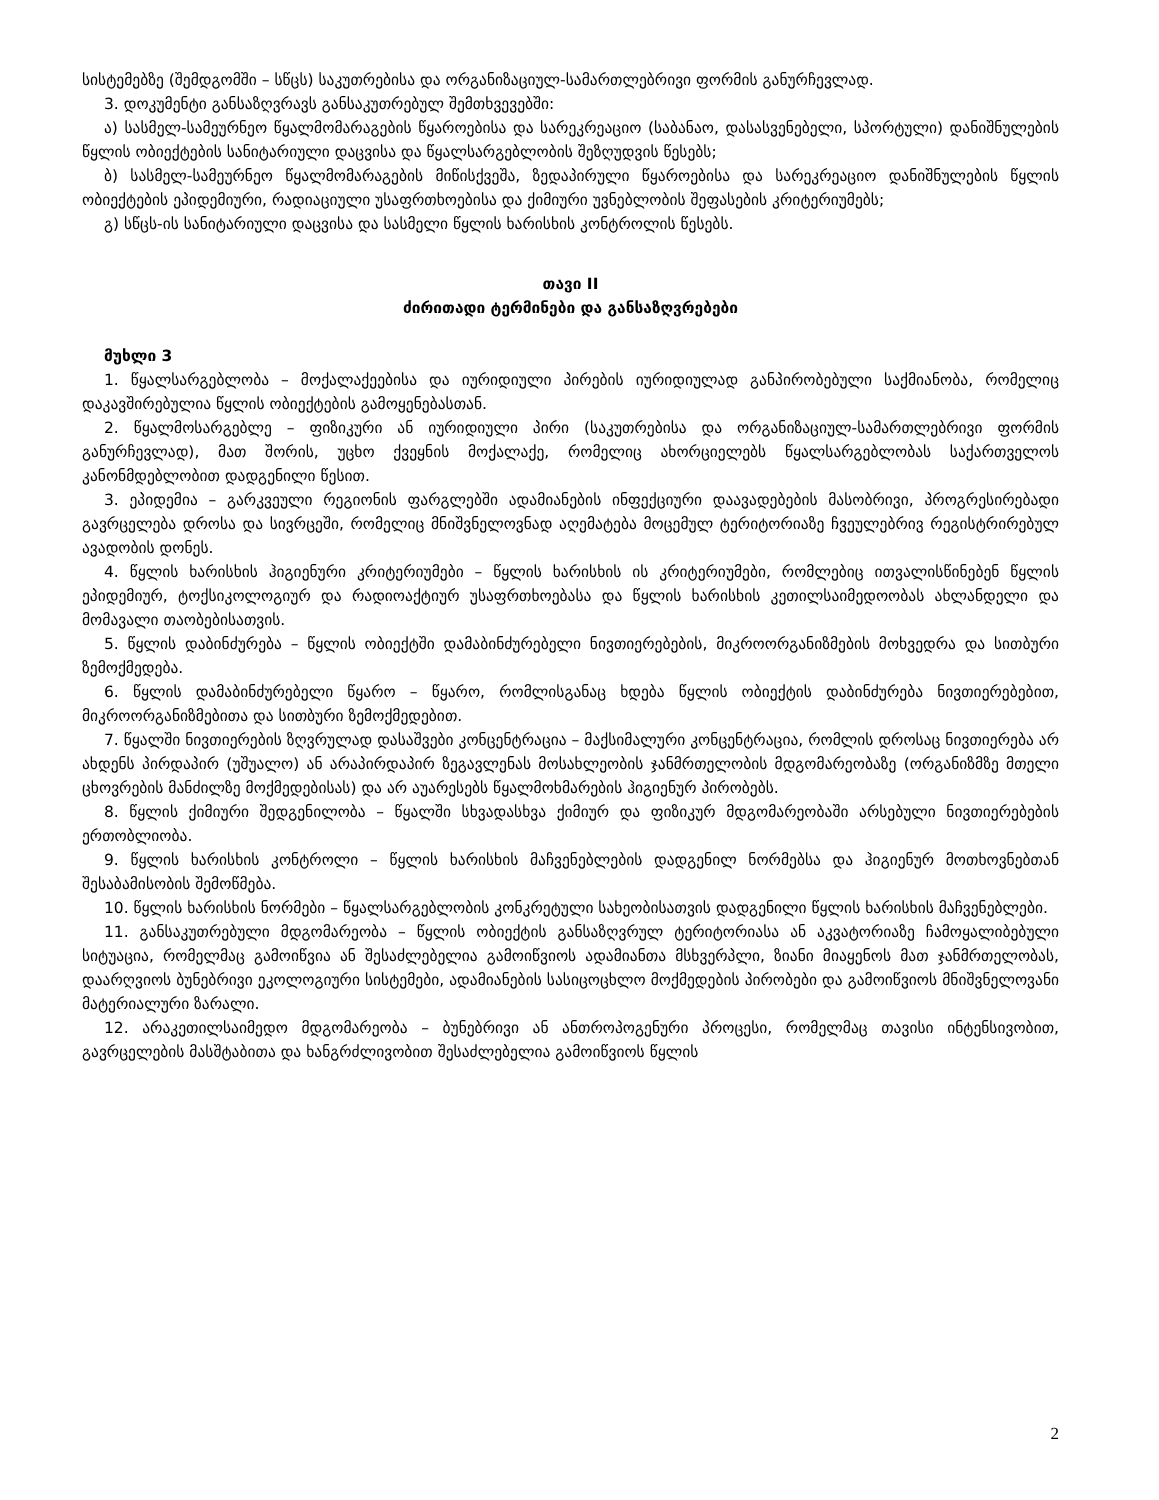სისტემებზე (შემდგომში – სწცს) საკუთრებისა და ორგანიზაციულ-სამართლებრივი ფორმის განურჩევლად.
3. დოკუმენტი განსაზღვრავს განსაკუთრებულ შემთხვევებში:
ა) სასმელ-სამეურნეო წყალმომარაგების წყაროებისა და სარეკრეაციო (საბანაო, დასასვენებელი, სპორტული) დანიშნულების წყლის ობიექტების სანიტარიული დაცვისა და წყალსარგებლობის შეზღუდვის წესებს;
ბ) სასმელ-სამეურნეო წყალმომარაგების მიწისქვეშა, ზედაპირული წყაროებისა და სარეკრეაციო დანიშნულების წყლის ობიექტების ეპიდემიური, რადიაციული უსაფრთხოებისა და ქიმიური უვნებლობის შეფასების კრიტერიუმებს;
გ) სწცს-ის სანიტარიული დაცვისა და სასმელი წყლის ხარისხის კონტროლის წესებს.
თავი II
ძირითადი ტერმინები და განსაზღვრებები
მუხლი 3
1. წყალსარგებლობა – მოქალაქეებისა და იურიდიული პირების იურიდიულად განპირობებული საქმიანობა, რომელიც დაკავშირებულია წყლის ობიექტების გამოყენებასთან.
2. წყალმოსარგებლე – ფიზიკური ან იურიდიული პირი (საკუთრებისა და ორგანიზაციულ-სამართლებრივი ფორმის განურჩევლად), მათ შორის, უცხო ქვეყნის მოქალაქე, რომელიც ახორციელებს წყალსარგებლობას საქართველოს კანონმდებლობით დადგენილი წესით.
3. ეპიდემია – გარკვეული რეგიონის ფარგლებში ადამიანების ინფექციური დაავადებების მასობრივი, პროგრესირებადი გავრცელება დროსა და სივრცეში, რომელიც მნიშვნელოვნად აღემატება მოცემულ ტერიტორიაზე ჩვეულებრივ რეგისტრირებულ ავადობის დონეს.
4. წყლის ხარისხის ჰიგიენური კრიტერიუმები – წყლის ხარისხის ის კრიტერიუმები, რომლებიც ითვალისწინებენ წყლის ეპიდემიურ, ტოქსიკოლოგიურ და რადიოაქტიურ უსაფრთხოებასა და წყლის ხარისხის კეთილსაიმედოობას ახლანდელი და მომავალი თაობებისათვის.
5. წყლის დაბინძურება – წყლის ობიექტში დამაბინძურებელი ნივთიერებების, მიკროორგანიზმების მოხვედრა და სითბური ზემოქმედება.
6. წყლის დამაბინძურებელი წყარო – წყარო, რომლისგანაც ხდება წყლის ობიექტის დაბინძურება ნივთიერებებით, მიკროორგანიზმებითა და სითბური ზემოქმედებით.
7. წყალში ნივთიერების ზღვრულად დასაშვები კონცენტრაცია – მაქსიმალური კონცენტრაცია, რომლის დროსაც ნივთიერება არ ახდენს პირდაპირ (უშუალო) ან არაპირდაპირ ზეგავლენას მოსახლეობის ჯანმრთელობის მდგომარეობაზე (ორგანიზმზე მთელი ცხოვრების მანძილზე მოქმედებისას) და არ აუარესებს წყალმოხმარების ჰიგიენურ პირობებს.
8. წყლის ქიმიური შედგენილობა – წყალში სხვადასხვა ქიმიურ და ფიზიკურ მდგომარეობაში არსებული ნივთიერებების ერთობლიობა.
9. წყლის ხარისხის კონტროლი – წყლის ხარისხის მაჩვენებლების დადგენილ ნორმებსა და ჰიგიენურ მოთხოვნებთან შესაბამისობის შემოწმება.
10. წყლის ხარისხის ნორმები – წყალსარგებლობის კონკრეტული სახეობისათვის დადგენილი წყლის ხარისხის მაჩვენებლები.
11. განსაკუთრებული მდგომარეობა – წყლის ობიექტის განსაზღვრულ ტერიტორიასა ან აკვატორიაზე ჩამოყალიბებული სიტუაცია, რომელმაც გამოიწვია ან შესაძლებელია გამოიწვიოს ადამიანთა მსხვერპლი, ზიანი მიაყენოს მათ ჯანმრთელობას, დაარღვიოს ბუნებრივი ეკოლოგიური სისტემები, ადამიანების სასიცოცხლო მოქმედების პირობები და გამოიწვიოს მნიშვნელოვანი მატერიალური ზარალი.
12. არაკეთილსაიმედო მდგომარეობა – ბუნებრივი ან ანთროპოგენური პროცესი, რომელმაც თავისი ინტენსივობით, გავრცელების მასშტაბითა და ხანგრძლივობით შესაძლებელია გამოიწვიოს წყლის
2